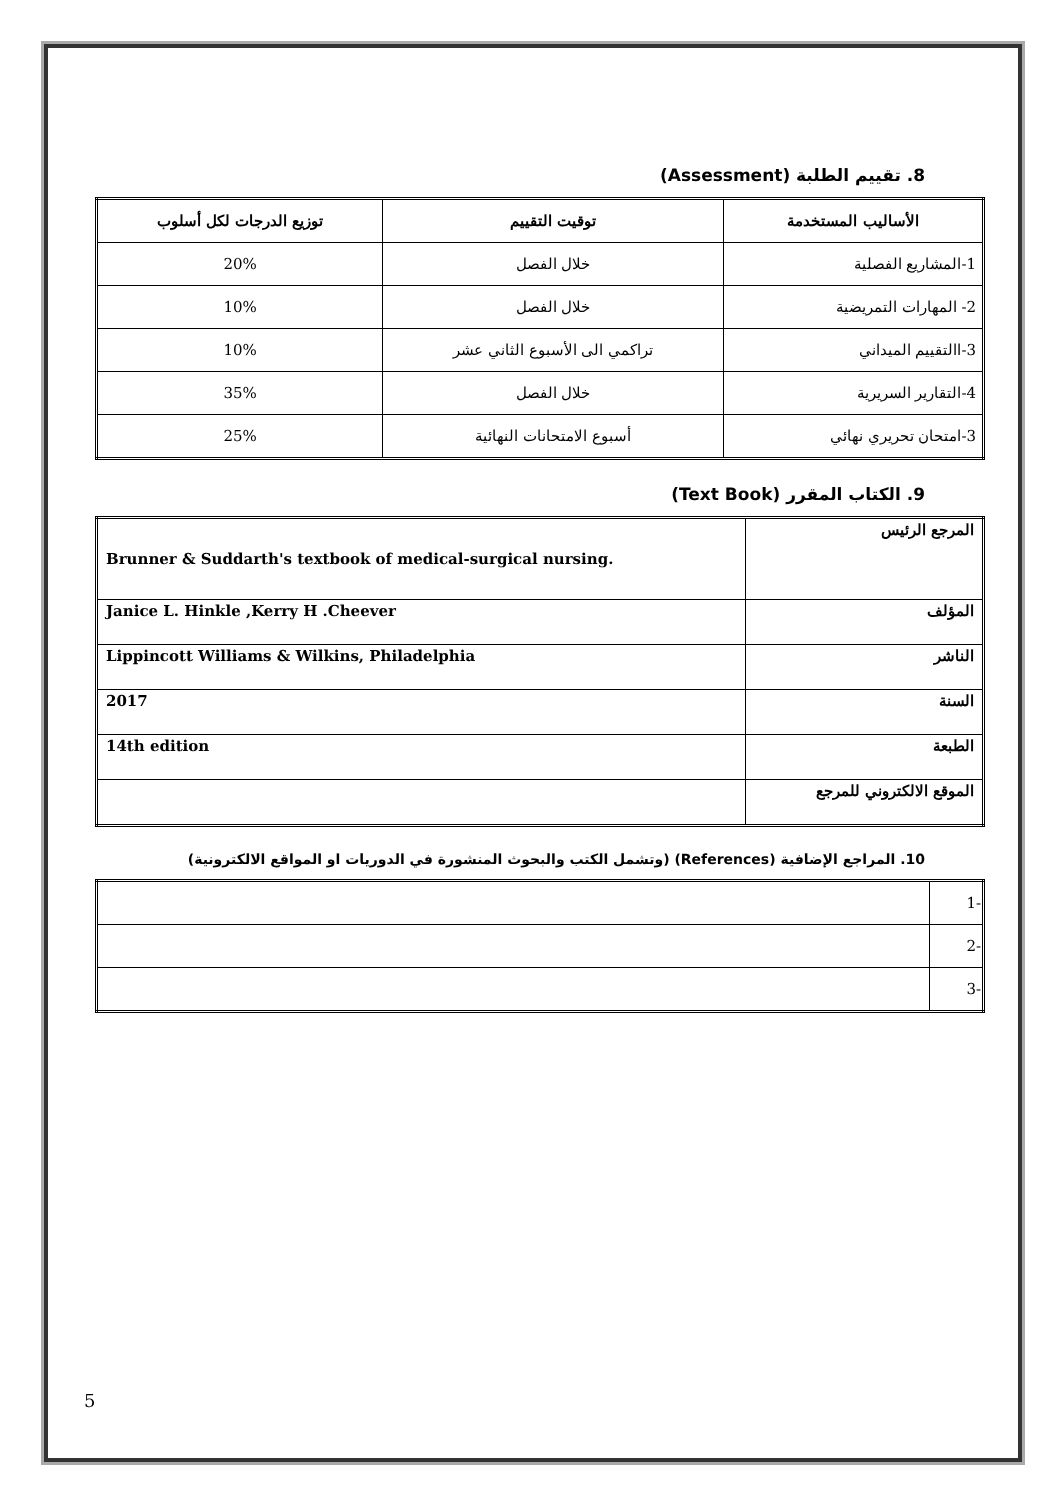8. تقييم الطلبة (Assessment)
| الأساليب المستخدمة | توقيت التقييم | توزيع الدرجات لكل أسلوب |
| --- | --- | --- |
| 1-المشاريع الفصلية | خلال الفصل | 20% |
| 2- المهارات التمريضية | خلال الفصل | 10% |
| 3-االتقييم الميداني | تراكمي الى الأسبوع الثاني عشر | 10% |
| 4-التقارير السريرية | خلال الفصل | 35% |
| 3-امتحان تحريري نهائي | أسبوع الامتحانات النهائية | 25% |
9. الكتاب المقرر (Text Book)
| Brunner & Suddarth's textbook of medical-surgical nursing. | المرجع الرئيس |
| Janice L. Hinkle ,Kerry H .Cheever | المؤلف |
| Lippincott Williams & Wilkins, Philadelphia | الناشر |
| 2017 | السنة |
| 14th edition | الطبعة |
| | الموقع الالكتروني للمرجع |
10. المراجع الإضافية (References) (وتشمل الكتب والبحوث المنشورة في الدوريات او المواقع الالكترونية)
| | -1 |
| | -2 |
| | -3 |
5